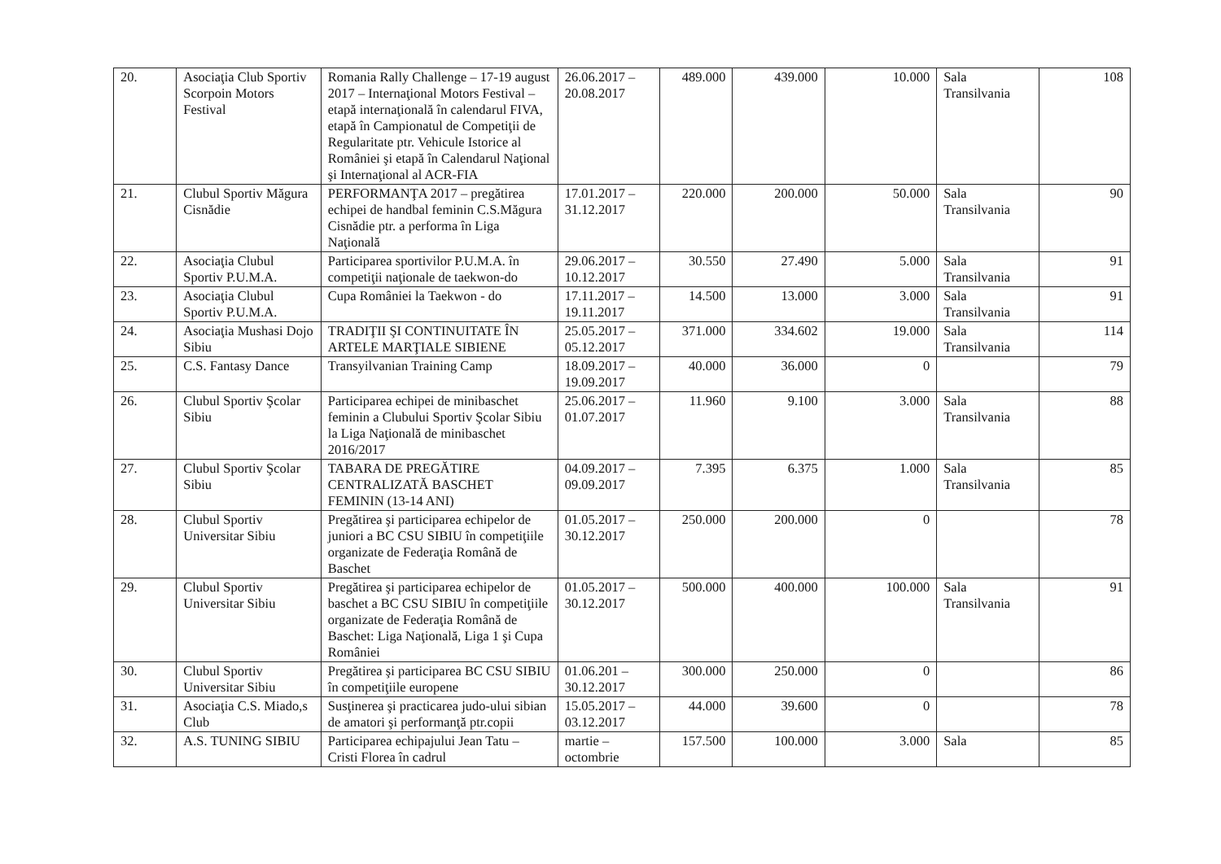| 20. | Asociaţia Club Sportiv Scorpoin Motors Festival | Romania Rally Challenge – 17-19 august 2017 – Internaţional Motors Festival – etapă internaţională în calendarul FIVA, etapă în Campionatul de Competiţii de Regularitate ptr. Vehicule Istorice al României şi etapă în Calendarul Naţional şi Internaţional al ACR-FIA | 26.06.2017 – 20.08.2017 | 489.000 | 439.000 | 10.000 | Sala Transilvania | 108 |
| 21. | Clubul Sportiv Măgura Cisnădie | PERFORMANŢA 2017 – pregătirea echipei de handbal feminin C.S.Măgura Cisnădie ptr. a performa în Liga Naţională | 17.01.2017 – 31.12.2017 | 220.000 | 200.000 | 50.000 | Sala Transilvania | 90 |
| 22. | Asociaţia Clubul Sportiv P.U.M.A. | Participarea sportivilor P.U.M.A. în competiţii naţionale de taekwon-do | 29.06.2017 – 10.12.2017 | 30.550 | 27.490 | 5.000 | Sala Transilvania | 91 |
| 23. | Asociaţia Clubul Sportiv P.U.M.A. | Cupa României la Taekwon - do | 17.11.2017 – 19.11.2017 | 14.500 | 13.000 | 3.000 | Sala Transilvania | 91 |
| 24. | Asociaţia Mushasi Dojo Sibiu | TRADIŢII ŞI CONTINUITATE ÎN ARTELE MARŢIALE SIBIENE | 25.05.2017 – 05.12.2017 | 371.000 | 334.602 | 19.000 | Sala Transilvania | 114 |
| 25. | C.S. Fantasy Dance | Transyilvanian Training Camp | 18.09.2017 – 19.09.2017 | 40.000 | 36.000 | 0 | | 79 |
| 26. | Clubul Sportiv Şcolar Sibiu | Participarea echipei de minibaschet feminin a Clubului Sportiv Şcolar Sibiu la Liga Naţională de minibaschet 2016/2017 | 25.06.2017 – 01.07.2017 | 11.960 | 9.100 | 3.000 | Sala Transilvania | 88 |
| 27. | Clubul Sportiv Şcolar Sibiu | TABARA DE PREGĂTIRE CENTRALIZATĂ BASCHET FEMININ (13-14 ANI) | 04.09.2017 – 09.09.2017 | 7.395 | 6.375 | 1.000 | Sala Transilvania | 85 |
| 28. | Clubul Sportiv Universitar Sibiu | Pregătirea şi participarea echipelor de juniori a BC CSU SIBIU în competiţiile organizate de Federaţia Română de Baschet | 01.05.2017 – 30.12.2017 | 250.000 | 200.000 | 0 | | 78 |
| 29. | Clubul Sportiv Universitar Sibiu | Pregătirea şi participarea echipelor de baschet a BC CSU SIBIU în competiţiile organizate de Federaţia Română de Baschet: Liga Naţională, Liga 1 şi Cupa României | 01.05.2017 – 30.12.2017 | 500.000 | 400.000 | 100.000 | Sala Transilvania | 91 |
| 30. | Clubul Sportiv Universitar Sibiu | Pregătirea şi participarea BC CSU SIBIU în competiţiile europene | 01.06.201 – 30.12.2017 | 300.000 | 250.000 | 0 | | 86 |
| 31. | Asociaţia C.S. Miado,s Club | Susţinerea şi practicarea judo-ului sibian de amatori şi performanţă ptr.copii | 15.05.2017 – 03.12.2017 | 44.000 | 39.600 | 0 | | 78 |
| 32. | A.S. TUNING SIBIU | Participarea echipajului Jean Tatu – Cristi Florea în cadrul | martie – octombrie | 157.500 | 100.000 | 3.000 | Sala | 85 |